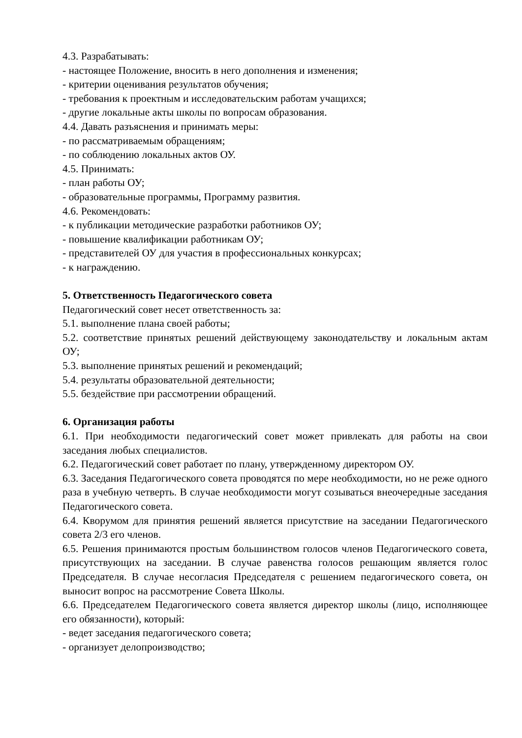4.3. Разрабатывать:
- настоящее Положение, вносить в него дополнения и изменения;
- критерии оценивания результатов обучения;
- требования к проектным и исследовательским работам учащихся;
- другие локальные акты школы по вопросам образования.
4.4. Давать разъяснения и принимать меры:
- по рассматриваемым обращениям;
- по соблюдению локальных актов ОУ.
4.5. Принимать:
- план работы ОУ;
- образовательные программы, Программу развития.
4.6. Рекомендовать:
- к публикации методические разработки работников ОУ;
- повышение квалификации работникам ОУ;
- представителей ОУ для участия в профессиональных конкурсах;
- к награждению.
5. Ответственность Педагогического совета
Педагогический совет несет ответственность за:
5.1. выполнение плана своей работы;
5.2. соответствие принятых решений действующему законодательству и локальным актам ОУ;
5.3. выполнение принятых решений и рекомендаций;
5.4. результаты образовательной деятельности;
5.5. бездействие при рассмотрении обращений.
6. Организация работы
6.1. При необходимости педагогический совет может привлекать для работы на свои заседания любых специалистов.
6.2. Педагогический совет работает по плану, утвержденному директором ОУ.
6.3. Заседания Педагогического совета проводятся по мере необходимости, но не реже одного раза в учебную четверть. В случае необходимости могут созываться внеочередные заседания Педагогического совета.
6.4. Кворумом для принятия решений является присутствие на заседании Педагогического совета 2/3 его членов.
6.5. Решения принимаются простым большинством голосов членов Педагогического совета, присутствующих на заседании. В случае равенства голосов решающим является голос Председателя. В случае несогласия Председателя с решением педагогического совета, он выносит вопрос на рассмотрение Совета Школы.
6.6. Председателем Педагогического совета является директор школы (лицо, исполняющее его обязанности), который:
- ведет заседания педагогического совета;
- организует делопроизводство;